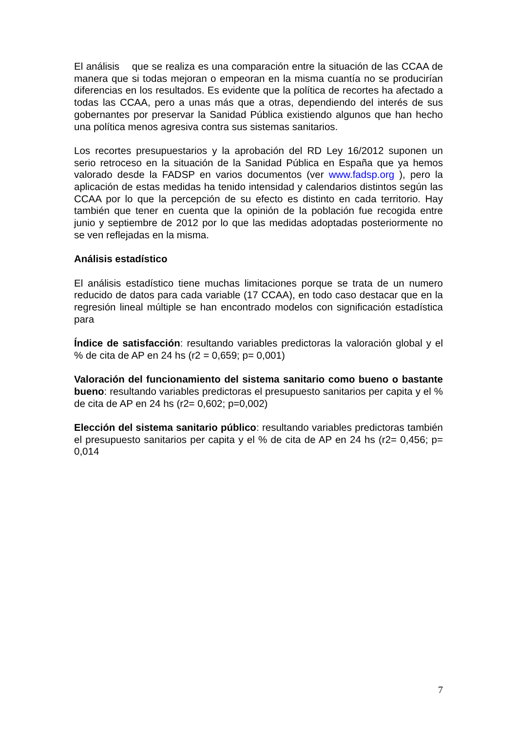El análisis que se realiza es una comparación entre la situación de las CCAA de manera que si todas mejoran o empeoran en la misma cuantía no se producirían diferencias en los resultados. Es evidente que la política de recortes ha afectado a todas las CCAA, pero a unas más que a otras, dependiendo del interés de sus gobernantes por preservar la Sanidad Pública existiendo algunos que han hecho una política menos agresiva contra sus sistemas sanitarios.
Los recortes presupuestarios y la aprobación del RD Ley 16/2012 suponen un serio retroceso en la situación de la Sanidad Pública en España que ya hemos valorado desde la FADSP en varios documentos (ver www.fadsp.org ), pero la aplicación de estas medidas ha tenido intensidad y calendarios distintos según las CCAA por lo que la percepción de su efecto es distinto en cada territorio. Hay también que tener en cuenta que la opinión de la población fue recogida entre junio y septiembre de 2012 por lo que las medidas adoptadas posteriormente no se ven reflejadas en la misma.
Análisis estadístico
El análisis estadístico tiene muchas limitaciones porque se trata de un numero reducido de datos para cada variable (17 CCAA), en todo caso destacar que en la regresión lineal múltiple se han encontrado modelos con significación estadística para
Índice de satisfacción: resultando variables predictoras la valoración global y el % de cita de AP en 24 hs (r2 = 0,659; p= 0,001)
Valoración del funcionamiento del sistema sanitario como bueno o bastante bueno: resultando variables predictoras el presupuesto sanitarios per capita y el % de cita de AP en 24 hs (r2= 0,602; p=0,002)
Elección del sistema sanitario público: resultando variables predictoras también el presupuesto sanitarios per capita y el % de cita de AP en 24 hs (r2= 0,456; p= 0,014
7